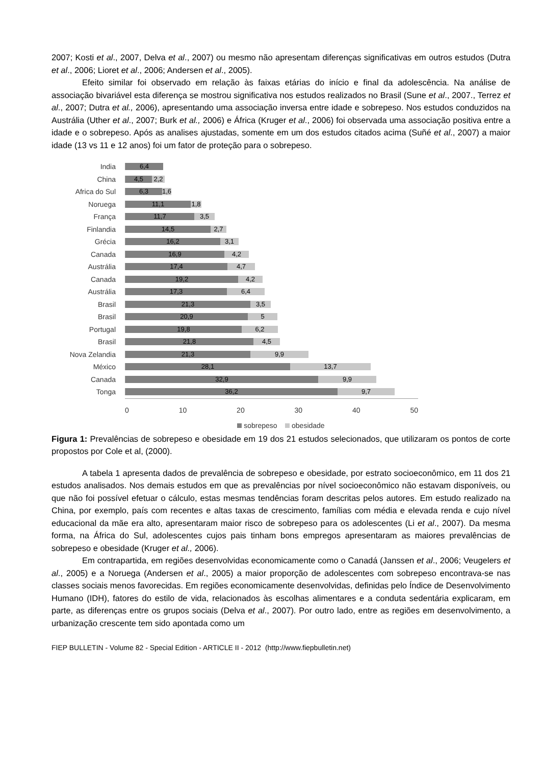2007; Kosti et al., 2007, Delva et al., 2007) ou mesmo não apresentam diferenças significativas em outros estudos (Dutra et al., 2006; Lioret et al., 2006; Andersen et al., 2005).
Efeito similar foi observado em relação às faixas etárias do início e final da adolescência. Na análise de associação bivariável esta diferença se mostrou significativa nos estudos realizados no Brasil (Sune et al., 2007., Terrez et al., 2007; Dutra et al., 2006), apresentando uma associação inversa entre idade e sobrepeso. Nos estudos conduzidos na Austrália (Uther et al., 2007; Burk et al., 2006) e África (Kruger et al., 2006) foi observada uma associação positiva entre a idade e o sobrepeso. Após as analises ajustadas, somente em um dos estudos citados acima (Suñé et al., 2007) a maior idade (13 vs 11 e 12 anos) foi um fator de proteção para o sobrepeso.
India
6,4
China
4,5 2,2
Africa do Sul
6,3 1,6
Noruega
11,1 1,8
França
11,7 3,5
Finlandia
14,5 2,7
Grécia
16,2 3,1
Canada
16,9 4,2
Austrália
17,4 4,7
Canada
19,2 4,2
Austrália
17,3 6,4
Brasil
21,3 3,5
Brasil
20,9 5
Portugal
19,8 6,2
Brasil
21,8 4,5
Nova Zelandia
21,3 9,9
México
28,1 13,7
Canada
32,9 9,9
Tonga
36,2 9,7
0 10 20 30 40 50
sobrepeso obesidade
Figura 1: Prevalências de sobrepeso e obesidade em 19 dos 21 estudos selecionados, que utilizaram os pontos de corte propostos por Cole et al, (2000).
A tabela 1 apresenta dados de prevalência de sobrepeso e obesidade, por estrato socioeconômico, em 11 dos 21 estudos analisados. Nos demais estudos em que as prevalências por nível socioeconômico não estavam disponíveis, ou que não foi possível efetuar o cálculo, estas mesmas tendências foram descritas pelos autores. Em estudo realizado na China, por exemplo, país com recentes e altas taxas de crescimento, famílias com média e elevada renda e cujo nível educacional da mãe era alto, apresentaram maior risco de sobrepeso para os adolescentes (Li et al., 2007). Da mesma forma, na África do Sul, adolescentes cujos pais tinham bons empregos apresentaram as maiores prevalências de sobrepeso e obesidade (Kruger et al., 2006).
Em contrapartida, em regiões desenvolvidas economicamente como o Canadá (Janssen et al., 2006; Veugelers et al., 2005) e a Noruega (Andersen et al., 2005) a maior proporção de adolescentes com sobrepeso encontrava-se nas classes sociais menos favorecidas. Em regiões economicamente desenvolvidas, definidas pelo Índice de Desenvolvimento Humano (IDH), fatores do estilo de vida, relacionados às escolhas alimentares e a conduta sedentária explicaram, em parte, as diferenças entre os grupos sociais (Delva et al., 2007). Por outro lado, entre as regiões em desenvolvimento, a urbanização crescente tem sido apontada como um
FIEP BULLETIN - Volume 82 - Special Edition - ARTICLE II - 2012 (http://www.fiepbulletin.net)